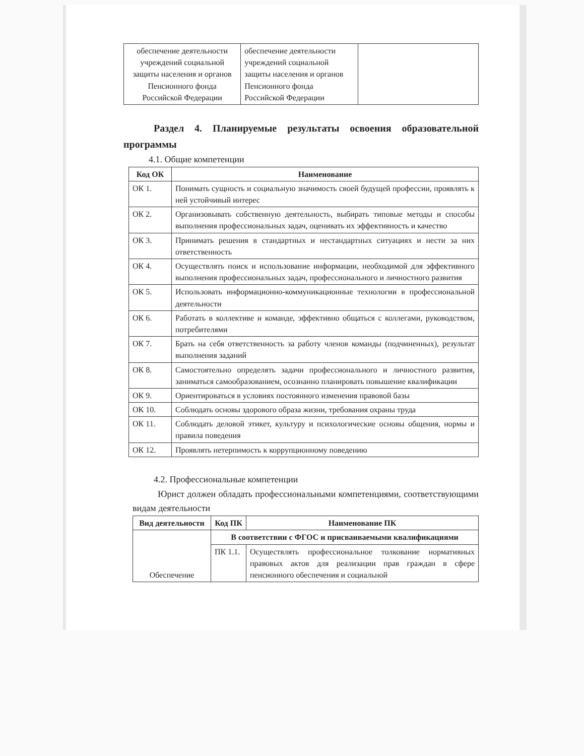| обеспечение деятельности учреждений социальной защиты населения и органов Пенсионного фонда Российской Федерации | обеспечение деятельности учреждений социальной защиты населения и органов Пенсионного фонда Российской Федерации | |
Раздел 4. Планируемые результаты освоения образовательной программы
4.1. Общие компетенции
| Код ОК | Наименование |
| --- | --- |
| ОК 1. | Понимать сущность и социальную значимость своей будущей профессии, проявлять к ней устойчивый интерес |
| ОК 2. | Организовывать собственную деятельность, выбирать типовые методы и способы выполнения профессиональных задач, оценивать их эффективность и качество |
| ОК 3. | Принимать решения в стандартных и нестандартных ситуациях и нести за них ответственность |
| ОК 4. | Осуществлять поиск и использование информации, необходимой для эффективного выполнения профессиональных задач, профессионального и личностного развития |
| ОК 5. | Использовать информационно-коммуникационные технологии в профессиональной деятельности |
| ОК 6. | Работать в коллективе и команде, эффективно общаться с коллегами, руководством, потребителями |
| ОК 7. | Брать на себя ответственность за работу членов команды (подчиненных), результат выполнения заданий |
| ОК 8. | Самостоятельно определять задачи профессионального и личностного развития, заниматься самообразованием, осознанно планировать повышение квалификации |
| ОК 9. | Ориентироваться в условиях постоянного изменения правовой базы |
| ОК 10. | Соблюдать основы здорового образа жизни, требования охраны труда |
| ОК 11. | Соблюдать деловой этикет, культуру и психологические основы общения, нормы и правила поведения |
| ОК 12. | Проявлять нетерпимость к коррупционному поведению |
4.2. Профессиональные компетенции
Юрист должен обладать профессиональными компетенциями, соответствующими видам деятельности
| Вид деятельности | Код ПК | Наименование ПК |
| --- | --- | --- |
| Обеспечение | В соответствии с ФГОС и присваиваемыми квалификациями | |
| | ПК 1.1. | Осуществлять профессиональное толкование нормативных правовых актов для реализации прав граждан в сфере пенсионного обеспечения и социальной |